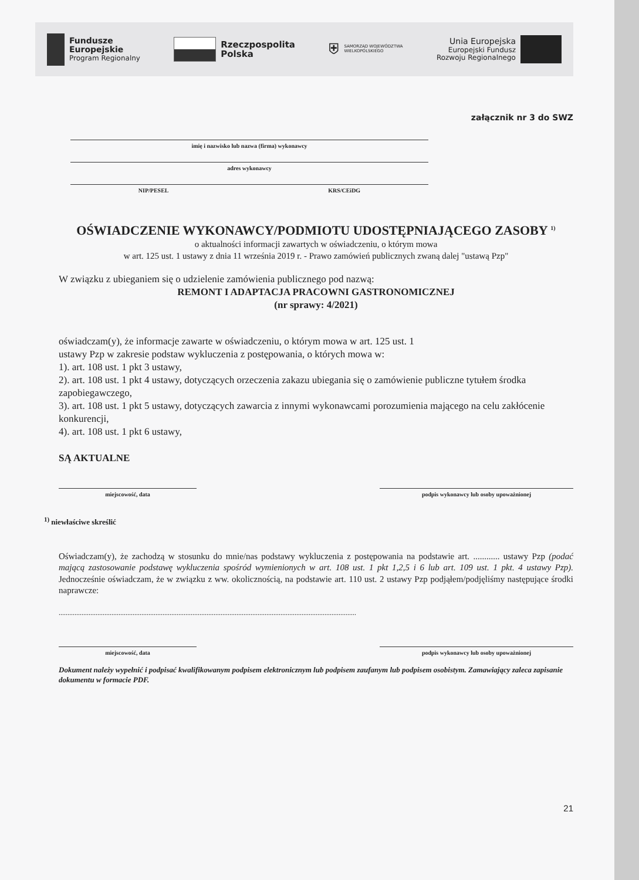Fundusze
Europejskie
Program Regionalny
Rzeczpospolita
Polska
⛨ SAMORZĄD WOJEWÓDZTWA
WIELKOPOLSKIEGO
Unia Europejska
Europejski Fundusz
Rozwoju Regionalnego
załącznik nr 3 do SWZ
imię i nazwisko lub nazwa (firma) wykonawcy
adres wykonawcy
NIP/PESEL KRS/CEiDG
OŚWIADCZENIE WYKONAWCY/PODMIOTU UDOSTĘPNIAJĄCEGO ZASOBY <sup>1)</sup>
o aktualności informacji zawartych w oświadczeniu, o którym mowa
w art. 125 ust. 1 ustawy z dnia 11 września 2019 r. - Prawo zamówień publicznych zwaną dalej "ustawą Pzp"
W związku z ubieganiem się o udzielenie zamówienia publicznego pod nazwą:
REMONT I ADAPTACJA PRACOWNI GASTRONOMICZNEJ
(nr sprawy: 4/2021)
oświadczam(y), że informacje zawarte w oświadczeniu, o którym mowa w art. 125 ust. 1
ustawy Pzp w zakresie podstaw wykluczenia z postępowania, o których mowa w:
1). art. 108 ust. 1 pkt 3 ustawy,
2). art. 108 ust. 1 pkt 4 ustawy, dotyczących orzeczenia zakazu ubiegania się o zamówienie publiczne tytułem środka zapobiegawczego,
3). art. 108 ust. 1 pkt 5 ustawy, dotyczących zawarcia z innymi wykonawcami porozumienia mającego na celu zakłócenie konkurencji,
4). art. 108 ust. 1 pkt 6 ustawy,
SĄ AKTUALNE
miejscowość, data podpis wykonawcy lub osoby upoważnionej
<sup>1)</sup> niewłaściwe skreślić
Oświadczam(y), że zachodzą w stosunku do mnie/nas podstawy wykluczenia z postępowania na podstawie art. ............ ustawy Pzp (podać mającą zastosowanie podstawę wykluczenia spośród wymienionych w art. 108 ust. 1 pkt 1,2,5 i 6 lub art. 109 ust. 1 pkt. 4 ustawy Pzp). Jednocześnie oświadczam, że w związku z ww. okolicznością, na podstawie art. 110 ust. 2 ustawy Pzp podjąłem/podjęliśmy następujące środki naprawcze:
.........................................................................................................................................................................
miejscowość, data podpis wykonawcy lub osoby upoważnionej
Dokument należy wypełnić i podpisać kwalifikowanym podpisem elektronicznym lub podpisem zaufanym lub podpisem osobistym. Zamawiający zaleca zapisanie dokumentu w formacie PDF.
21